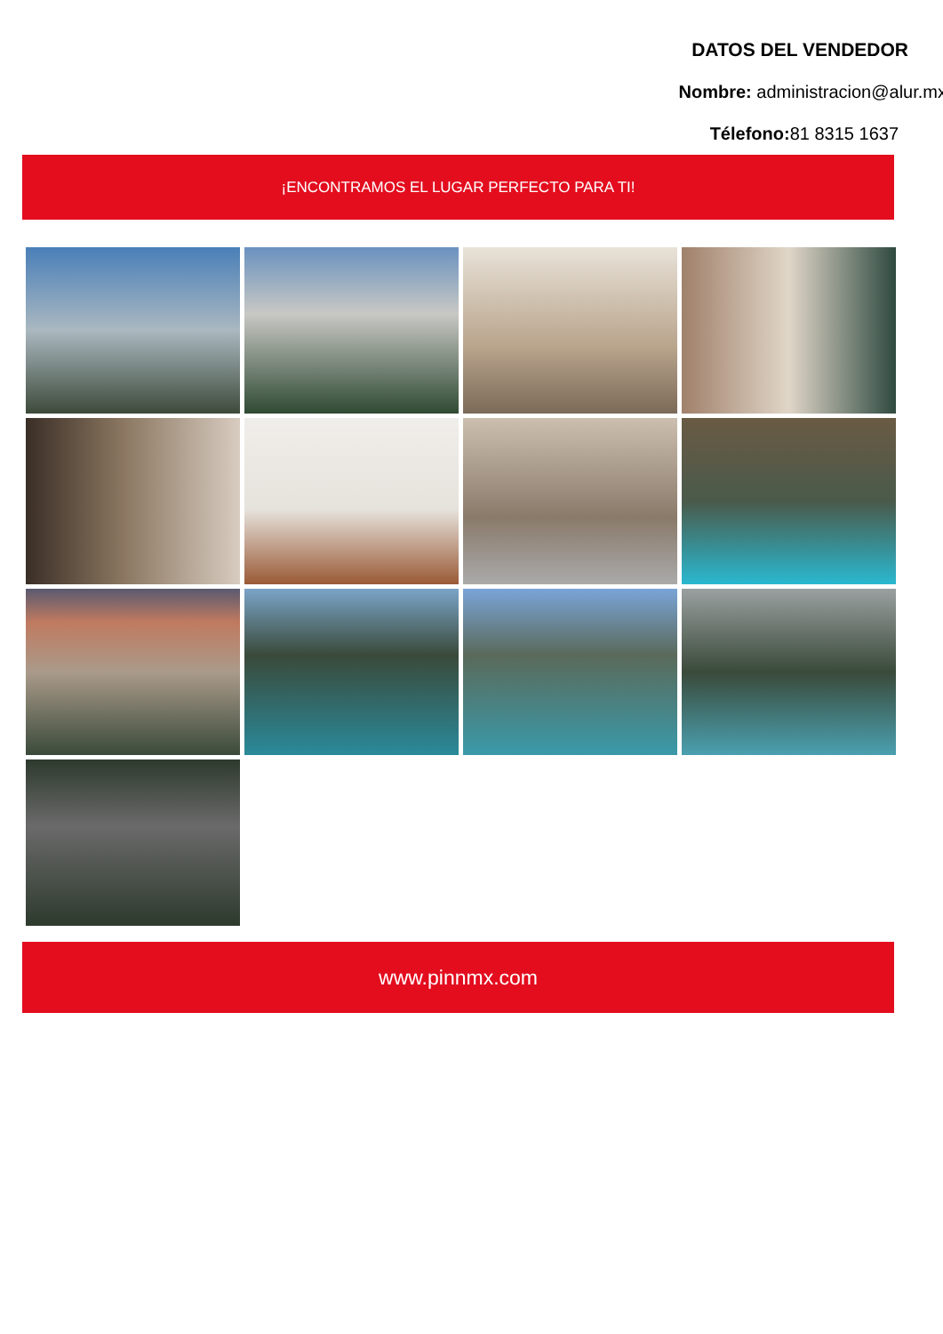DATOS DEL VENDEDOR
Nombre: administracion@alur.mx
Télefono: 81 8315 1637
¡ENCONTRAMOS EL LUGAR PERFECTO PARA TI!
www.pinnmx.com